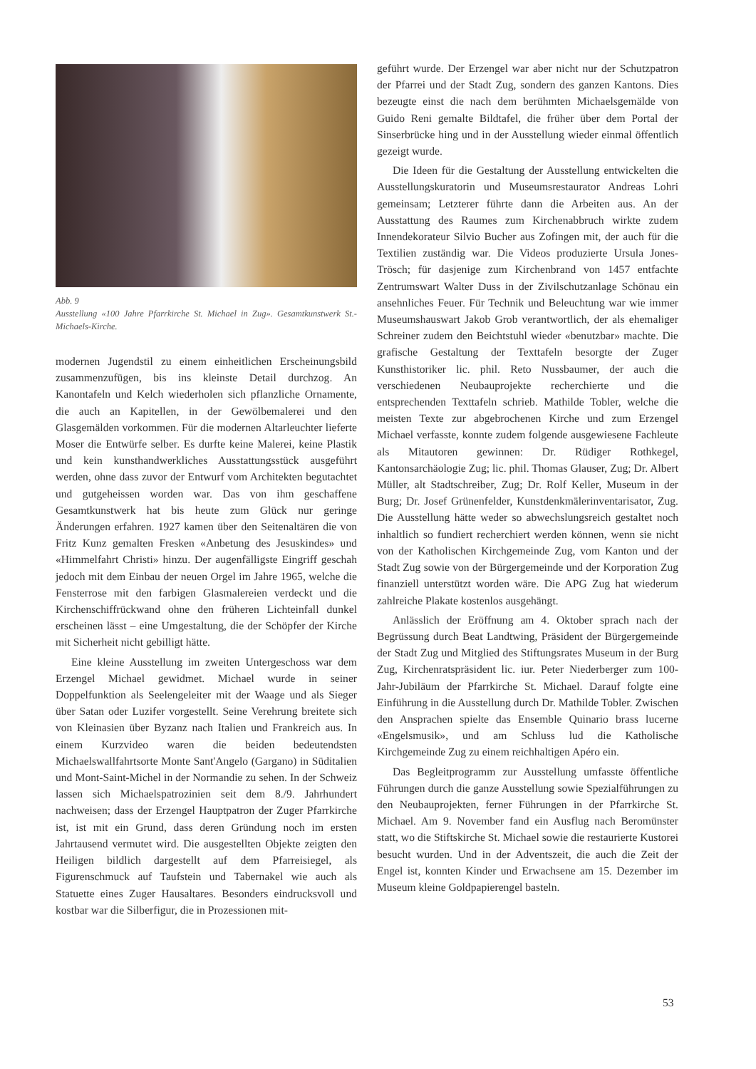Abb. 9
Ausstellung «100 Jahre Pfarrkirche St. Michael in Zug». Gesamtkunstwerk St.-Michaels-Kirche.
modernen Jugendstil zu einem einheitlichen Erscheinungsbild zusammenzufügen, bis ins kleinste Detail durchzog. An Kanontafeln und Kelch wiederholen sich pflanzliche Ornamente, die auch an Kapitellen, in der Gewölbemalerei und den Glasgemälden vorkommen. Für die modernen Altarleuchter lieferte Moser die Entwürfe selber. Es durfte keine Malerei, keine Plastik und kein kunsthandwerkliches Ausstattungsstück ausgeführt werden, ohne dass zuvor der Entwurf vom Architekten begutachtet und gutgeheissen worden war. Das von ihm geschaffene Gesamtkunstwerk hat bis heute zum Glück nur geringe Änderungen erfahren. 1927 kamen über den Seitenaltären die von Fritz Kunz gemalten Fresken «Anbetung des Jesuskindes» und «Himmelfahrt Christi» hinzu. Der augenfälligste Eingriff geschah jedoch mit dem Einbau der neuen Orgel im Jahre 1965, welche die Fensterrose mit den farbigen Glasmalereien verdeckt und die Kirchenschiffrückwand ohne den früheren Lichteinfall dunkel erscheinen lässt – eine Umgestaltung, die der Schöpfer der Kirche mit Sicherheit nicht gebilligt hätte.
Eine kleine Ausstellung im zweiten Untergeschoss war dem Erzengel Michael gewidmet. Michael wurde in seiner Doppelfunktion als Seelengeleiter mit der Waage und als Sieger über Satan oder Luzifer vorgestellt. Seine Verehrung breitete sich von Kleinasien über Byzanz nach Italien und Frankreich aus. In einem Kurzvideo waren die beiden bedeutendsten Michaelswallfahrtsorte Monte Sant'Angelo (Gargano) in Süditalien und Mont-Saint-Michel in der Normandie zu sehen. In der Schweiz lassen sich Michaelspatrozinien seit dem 8./9. Jahrhundert nachweisen; dass der Erzengel Hauptpatron der Zuger Pfarrkirche ist, ist mit ein Grund, dass deren Gründung noch im ersten Jahrtausend vermutet wird. Die ausgestellten Objekte zeigten den Heiligen bildlich dargestellt auf dem Pfarreisiegel, als Figurenschmuck auf Taufstein und Tabernakel wie auch als Statuette eines Zuger Hausaltares. Besonders eindrucksvoll und kostbar war die Silberfigur, die in Prozessionen mit-
geführt wurde. Der Erzengel war aber nicht nur der Schutzpatron der Pfarrei und der Stadt Zug, sondern des ganzen Kantons. Dies bezeugte einst die nach dem berühmten Michaelsgemälde von Guido Reni gemalte Bildtafel, die früher über dem Portal der Sinserbrücke hing und in der Ausstellung wieder einmal öffentlich gezeigt wurde.
Die Ideen für die Gestaltung der Ausstellung entwickelten die Ausstellungskuratorin und Museumsrestaurator Andreas Lohri gemeinsam; Letzterer führte dann die Arbeiten aus. An der Ausstattung des Raumes zum Kirchenabbruch wirkte zudem Innendekorateur Silvio Bucher aus Zofingen mit, der auch für die Textilien zuständig war. Die Videos produzierte Ursula Jones-Trösch; für dasjenige zum Kirchenbrand von 1457 entfachte Zentrumswart Walter Duss in der Zivilschutzanlage Schönau ein ansehnliches Feuer. Für Technik und Beleuchtung war wie immer Museumshauswart Jakob Grob verantwortlich, der als ehemaliger Schreiner zudem den Beichtstuhl wieder «benutzbar» machte. Die grafische Gestaltung der Texttafeln besorgte der Zuger Kunsthistoriker lic. phil. Reto Nussbaumer, der auch die verschiedenen Neubauprojekte recherchierte und die entsprechenden Texttafeln schrieb. Mathilde Tobler, welche die meisten Texte zur abgebrochenen Kirche und zum Erzengel Michael verfasste, konnte zudem folgende ausgewiesene Fachleute als Mitautoren gewinnen: Dr. Rüdiger Rothkegel, Kantonsarchäologie Zug; lic. phil. Thomas Glauser, Zug; Dr. Albert Müller, alt Stadtschreiber, Zug; Dr. Rolf Keller, Museum in der Burg; Dr. Josef Grünenfelder, Kunstdenkmälerinventarisator, Zug. Die Ausstellung hätte weder so abwechslungsreich gestaltet noch inhaltlich so fundiert recherchiert werden können, wenn sie nicht von der Katholischen Kirchgemeinde Zug, vom Kanton und der Stadt Zug sowie von der Bürgergemeinde und der Korporation Zug finanziell unterstützt worden wäre. Die APG Zug hat wiederum zahlreiche Plakate kostenlos ausgehängt.
Anlässlich der Eröffnung am 4. Oktober sprach nach der Begrüssung durch Beat Landtwing, Präsident der Bürgergemeinde der Stadt Zug und Mitglied des Stiftungsrates Museum in der Burg Zug, Kirchenratspräsident lic. iur. Peter Niederberger zum 100-Jahr-Jubiläum der Pfarrkirche St. Michael. Darauf folgte eine Einführung in die Ausstellung durch Dr. Mathilde Tobler. Zwischen den Ansprachen spielte das Ensemble Quinario brass lucerne «Engelsmusik», und am Schluss lud die Katholische Kirchgemeinde Zug zu einem reichhaltigen Apéro ein.
Das Begleitprogramm zur Ausstellung umfasste öffentliche Führungen durch die ganze Ausstellung sowie Spezialführungen zu den Neubauprojekten, ferner Führungen in der Pfarrkirche St. Michael. Am 9. November fand ein Ausflug nach Beromünster statt, wo die Stiftskirche St. Michael sowie die restaurierte Kustorei besucht wurden. Und in der Adventszeit, die auch die Zeit der Engel ist, konnten Kinder und Erwachsene am 15. Dezember im Museum kleine Goldpapierengel basteln.
53